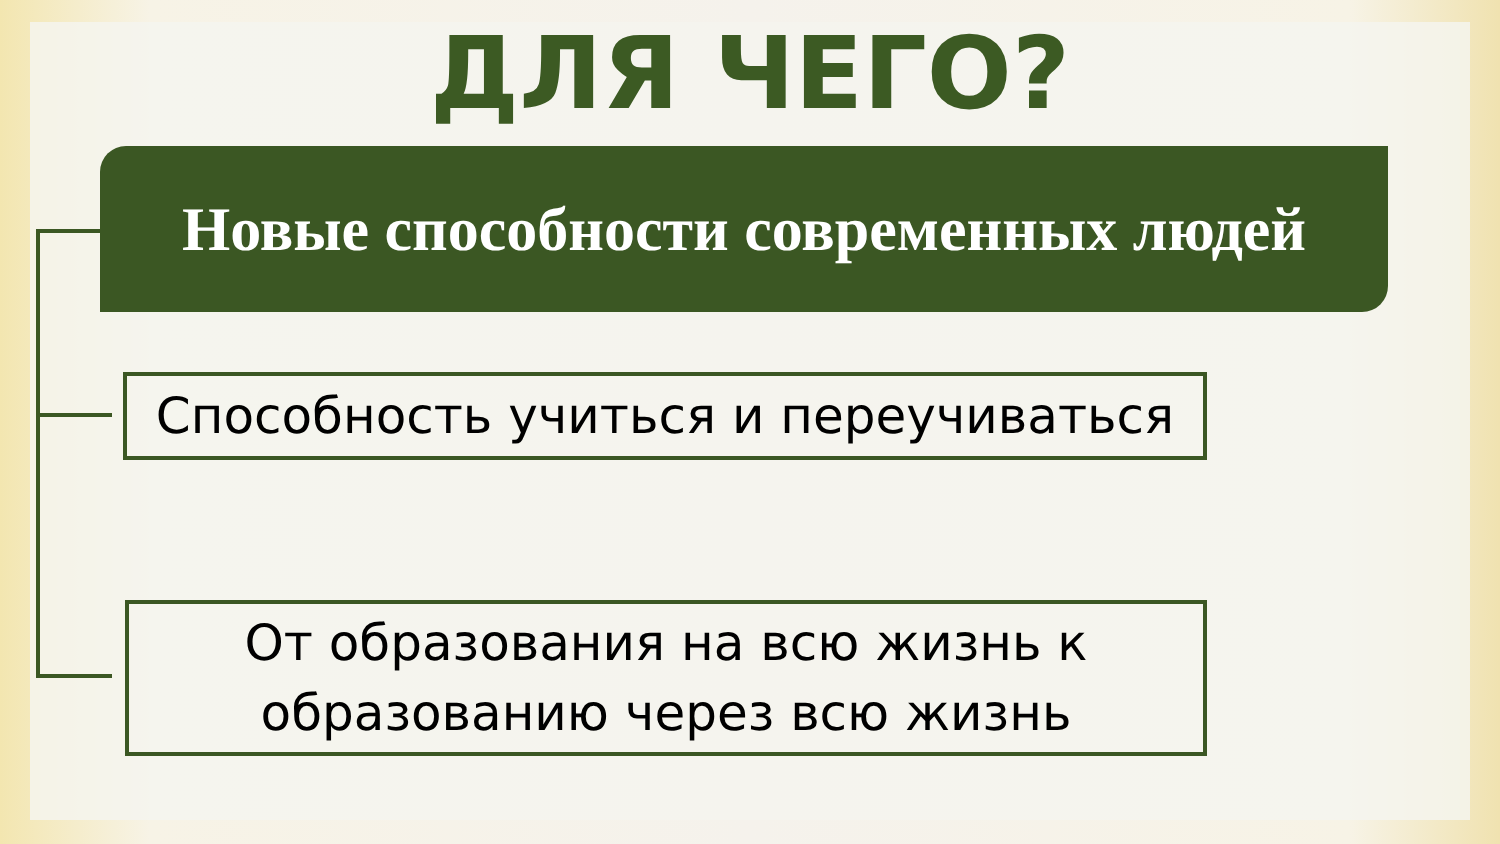ДЛЯ ЧЕГО?
Новые способности современных людей
Способность учиться и переучиваться
От образования на всю жизнь к
образованию через всю жизнь